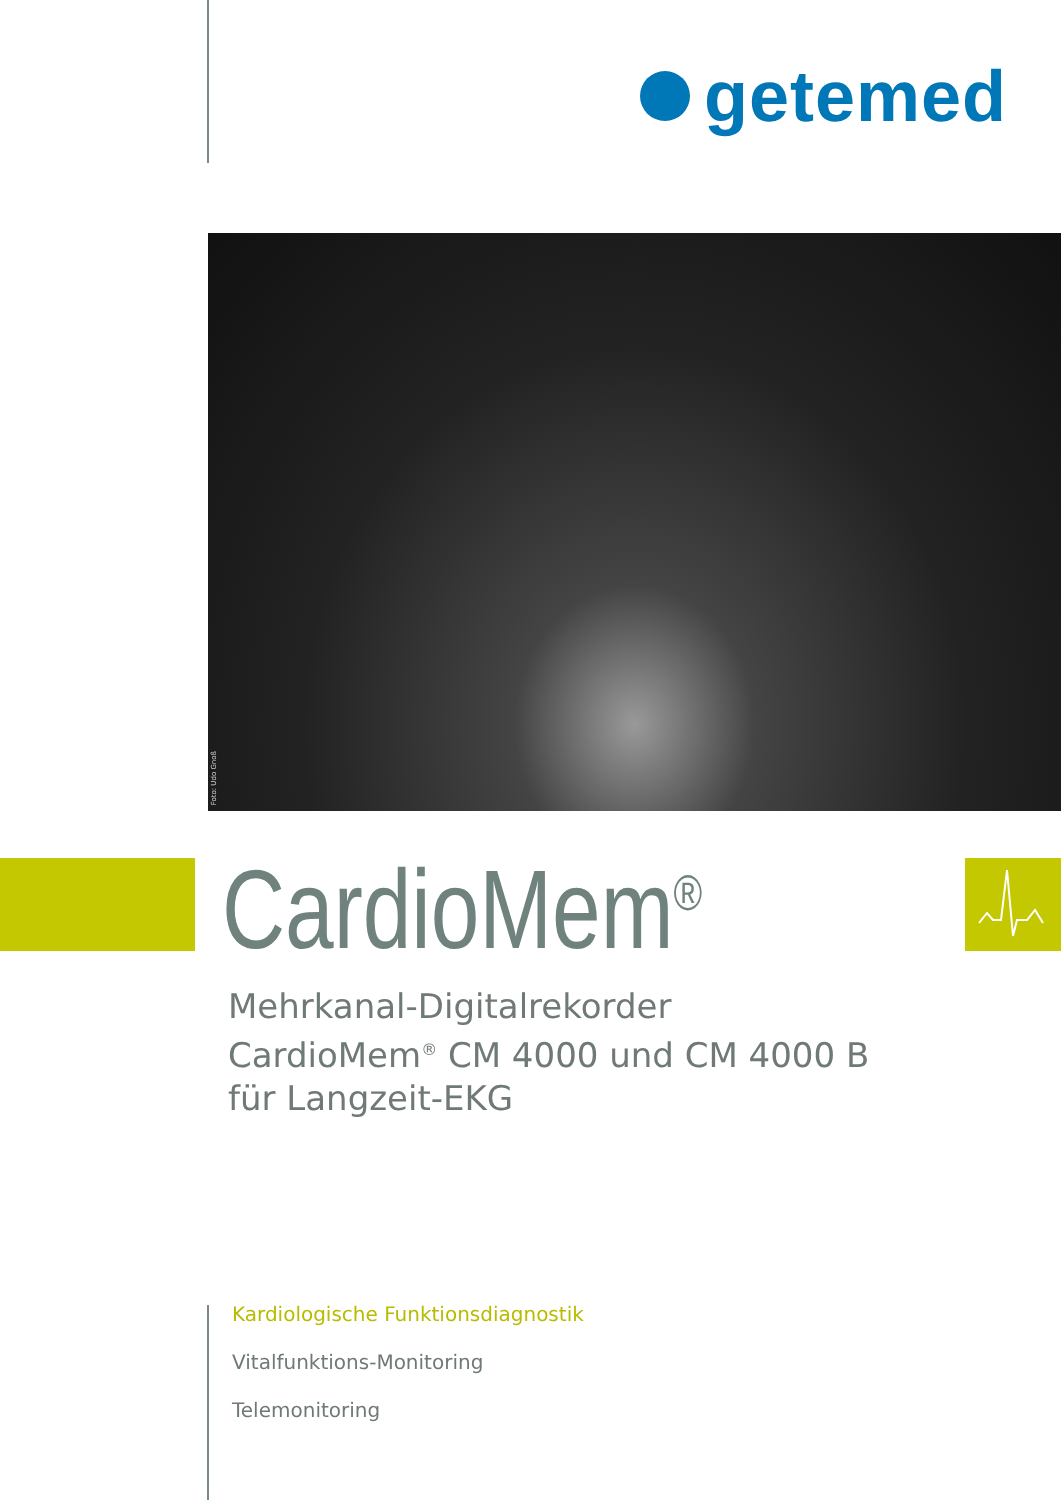getemed
Foto: Udo Gnoß
CardioMem<sup>®</sup>
Mehrkanal-Digitalrekorder
CardioMem<sup>®</sup> CM 4000 und CM 4000 B
für Langzeit-EKG
Kardiologische Funktionsdiagnostik
Vitalfunktions-Monitoring
Telemonitoring